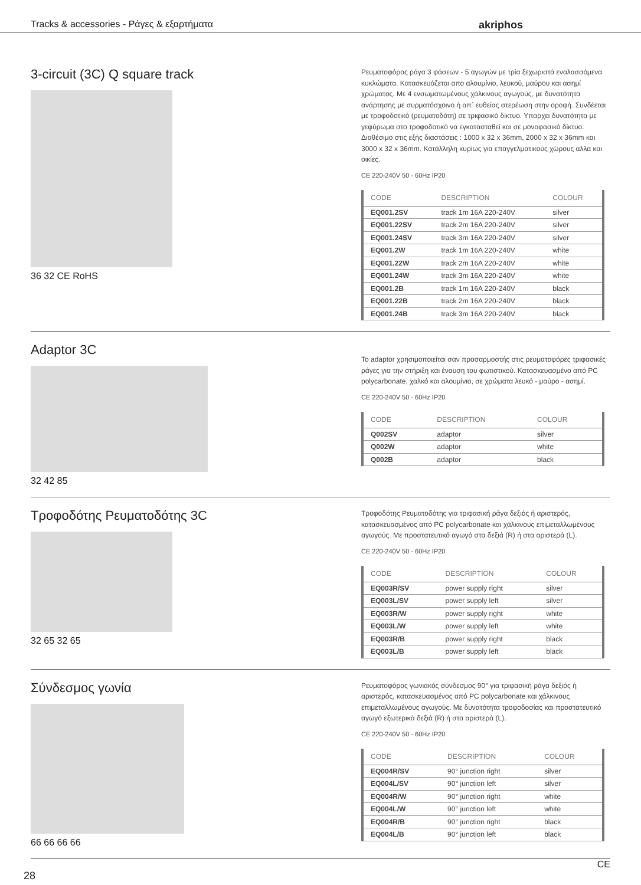Tracks & accessories - Ράγες & εξαρτήματα akriphos
3-circuit (3C) Q square track
36 32 CE RoHS
Ρευματοφόρος ράγα 3 φάσεων - 5 αγωγών με τρία ξεχωριστά εναλασσόμενα κυκλώματα. Κατασκευάζεται απο αλουμίνιο, λευκού, μαύρου και ασημί χρώματος. Με 4 ενσωματωμένους χάλκινους αγωγούς, με δυνατότητα ανάρτησης με συρματόσχοινο ή απ΄ ευθείας στερέωση στην οροφή. Συνδέεται με τροφοδοτικό (ρευματοδότη) σε τριφασικό δίκτυο. Υπαρχει δυνατότητα με γεφύρωμα στο τροφοδοτικό να εγκατασταθεί και σε μονοφασικό δίκτυο. Διαθέσιμο στις εξής διαστάσεις : 1000 x 32 x 36mm, 2000 x 32 x 36mm και 3000 x 32 x 36mm. Κατάλληλη κυρίως για επαγγελματικούς χώρους αλλα και οικίες.
CE 220-240V 50 - 60Hz IP20
| CODE | DESCRIPTION | COLOUR |
| --- | --- | --- |
| EQ001.2SV | track 1m 16A 220-240V | silver |
| EQ001.22SV | track 2m 16A 220-240V | silver |
| EQ001.24SV | track 3m 16A 220-240V | silver |
| EQ001.2W | track 1m 16A 220-240V | white |
| EQ001.22W | track 2m 16A 220-240V | white |
| EQ001.24W | track 3m 16A 220-240V | white |
| EQ001.2B | track 1m 16A 220-240V | black |
| EQ001.22B | track 2m 16A 220-240V | black |
| EQ001.24B | track 3m 16A 220-240V | black |
Adaptor 3C
32 42 85
Το adaptor χρησιμοποιείται σαν προσαρμοστής στις ρευματοφόρες τριφασικές ράγες για την στήριξη και έναυση του φωτιστικού. Κατασκευασμένο από PC polycarbonate, χαλκό και αλουμίνιο, σε χρώματα λευκό - μαύρο - ασημί.
CE 220-240V 50 - 60Hz IP20
| CODE | DESCRIPTION | COLOUR |
| --- | --- | --- |
| Q002SV | adaptor | silver |
| Q002W | adaptor | white |
| Q002B | adaptor | black |
Τροφοδότης Ρευματοδότης 3C
32 65 32 65
Τροφοδότης Ρευματοδότης για τριφασική ράγα δεξιός ή αριστερός, κατασκευασμένος από PC polycarbonate και χάλκινους επιμεταλλωμένους αγωγούς. Με προστατευτικό αγωγό στα δεξιά (R) ή στα αριστερά (L).
CE 220-240V 50 - 60Hz IP20
| CODE | DESCRIPTION | COLOUR |
| --- | --- | --- |
| EQ003R/SV | power supply right | silver |
| EQ003L/SV | power supply left | silver |
| EQ003R/W | power supply right | white |
| EQ003L/W | power supply left | white |
| EQ003R/B | power supply right | black |
| EQ003L/B | power supply left | black |
Σύνδεσμος γωνία
66 66 66 66
Ρευματοφόρος γωνιακός σύνδεσμος 90° για τριφασική ράγα δεξιός ή αριστερός, κατασκευασμένος από PC polycarbonate και χάλκινους επιμεταλλωμένους αγωγούς. Με δυνατότητα τροφοδοσίας και προστατευτικό αγωγό εξωτερικά δεξιά (R) ή στα αριστερά (L).
CE 220-240V 50 - 60Hz IP20
| CODE | DESCRIPTION | COLOUR |
| --- | --- | --- |
| EQ004R/SV | 90° junction right | silver |
| EQ004L/SV | 90° junction left | silver |
| EQ004R/W | 90° junction right | white |
| EQ004L/W | 90° junction left | white |
| EQ004R/B | 90° junction right | black |
| EQ004L/B | 90° junction left | black |
CE
28